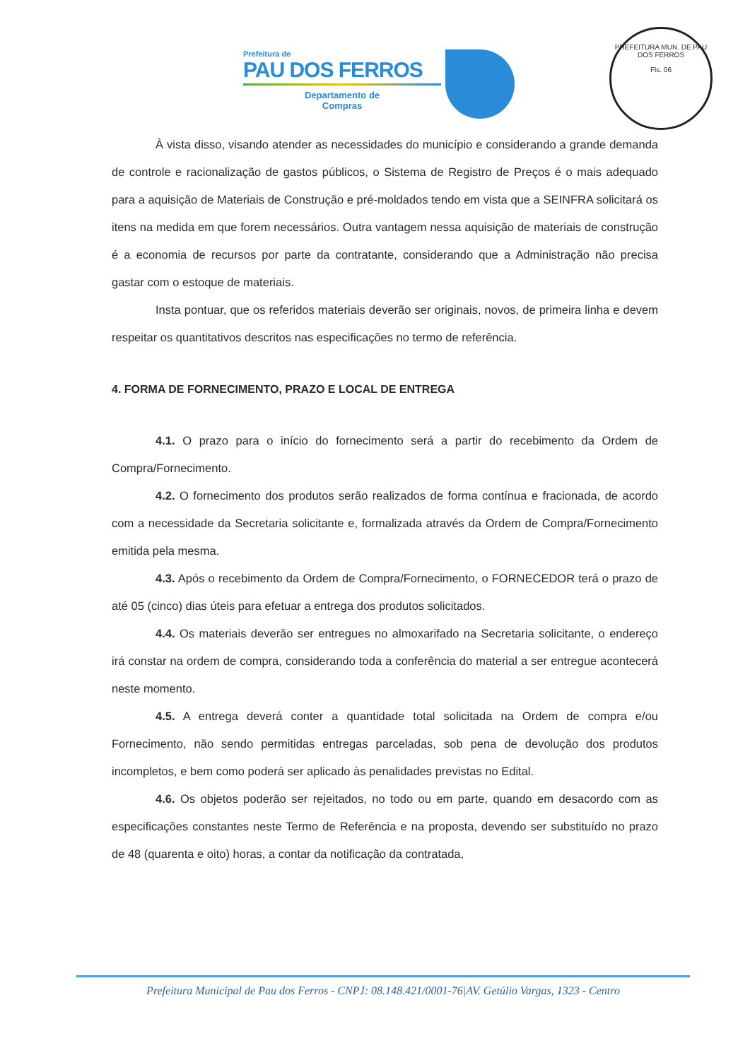Prefeitura de
PAU DOS FERROS
Departamento de
Compras
PREFEITURA MUN. DE PAU DOS FERROS
Fls. 06
À vista disso, visando atender as necessidades do município e considerando a grande demanda de controle e racionalização de gastos públicos, o Sistema de Registro de Preços é o mais adequado para a aquisição de Materiais de Construção e pré-moldados tendo em vista que a SEINFRA solicitará os itens na medida em que forem necessários. Outra vantagem nessa aquisição de materiais de construção é a economia de recursos por parte da contratante, considerando que a Administração não precisa gastar com o estoque de materiais.
Insta pontuar, que os referidos materiais deverão ser originais, novos, de primeira linha e devem respeitar os quantitativos descritos nas especificações no termo de referência.
4. FORMA DE FORNECIMENTO, PRAZO E LOCAL DE ENTREGA
4.1. O prazo para o início do fornecimento será a partir do recebimento da Ordem de Compra/Fornecimento.
4.2. O fornecimento dos produtos serão realizados de forma contínua e fracionada, de acordo com a necessidade da Secretaria solicitante e, formalizada através da Ordem de Compra/Fornecimento emitida pela mesma.
4.3. Após o recebimento da Ordem de Compra/Fornecimento, o FORNECEDOR terá o prazo de até 05 (cinco) dias úteis para efetuar a entrega dos produtos solicitados.
4.4. Os materiais deverão ser entregues no almoxarifado na Secretaria solicitante, o endereço irá constar na ordem de compra, considerando toda a conferência do material a ser entregue acontecerá neste momento.
4.5. A entrega deverá conter a quantidade total solicitada na Ordem de compra e/ou Fornecimento, não sendo permitidas entregas parceladas, sob pena de devolução dos produtos incompletos, e bem como poderá ser aplicado às penalidades previstas no Edital.
4.6. Os objetos poderão ser rejeitados, no todo ou em parte, quando em desacordo com as especificações constantes neste Termo de Referência e na proposta, devendo ser substituído no prazo de 48 (quarenta e oito) horas, a contar da notificação da contratada,
Prefeitura Municipal de Pau dos Ferros - CNPJ: 08.148.421/0001-76|AV. Getúlio Vargas, 1323 - Centro